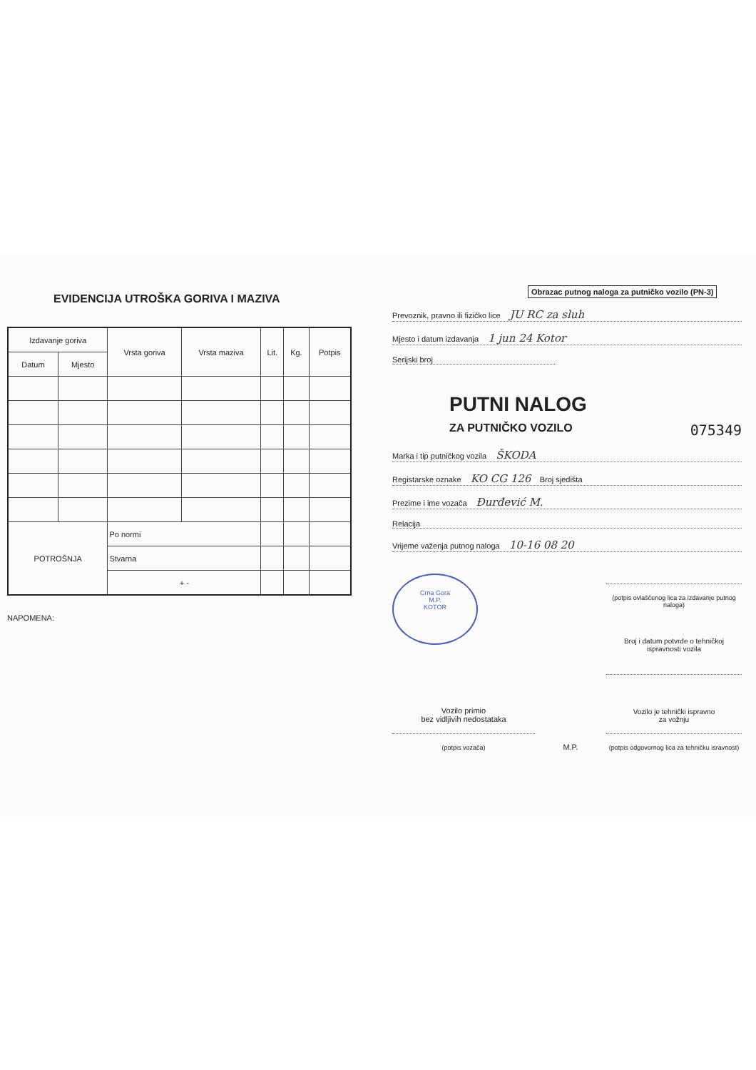EVIDENCIJA UTROŠKA GORIVA I MAZIVA
| Izdavanje goriva | | Vrsta goriva | Vrsta maziva | Lit. | Kg. | Potpis |
| --- | --- | --- | --- | --- | --- | --- |
| Datum | Mjesto | | | | | |
| POTROŠNJA | | Po normi | | | | |
| | | Stvarna | | | | |
| | | + - | | | | |
NAPOMENA:
Obrazac putnog naloga za putničko vozilo (PN-3)
Prevoznik, pravno ili fizičko lice JU RC za sluh
Mjesto i datum izdavanja 1 jun 24 Kotor
Serijski broj
PUTNI NALOG
ZA PUTNIČKO VOZILO 075349
Marka i tip putničkog vozila ŠKODA
Registarske oznake KO CG 126 Broj sjedišta
Prezime i ime vozača Đurđević M.
Relacija
Vrijeme važenja putnog naloga 10-16 08 20
Crna Gora
M.P.
KOTOR
(potpis ovlaščenog lica za izdavanje putnog naloga)
Broj i datum potvrde o tehničkoj ispravnosti vozila
Vozilo primio
bez vidljivih nedostataka
(potpis vozača)
M.P.
Vozilo je tehnički ispravno
za vožnju
(potpis odgovornog lica za tehničku isravnost)